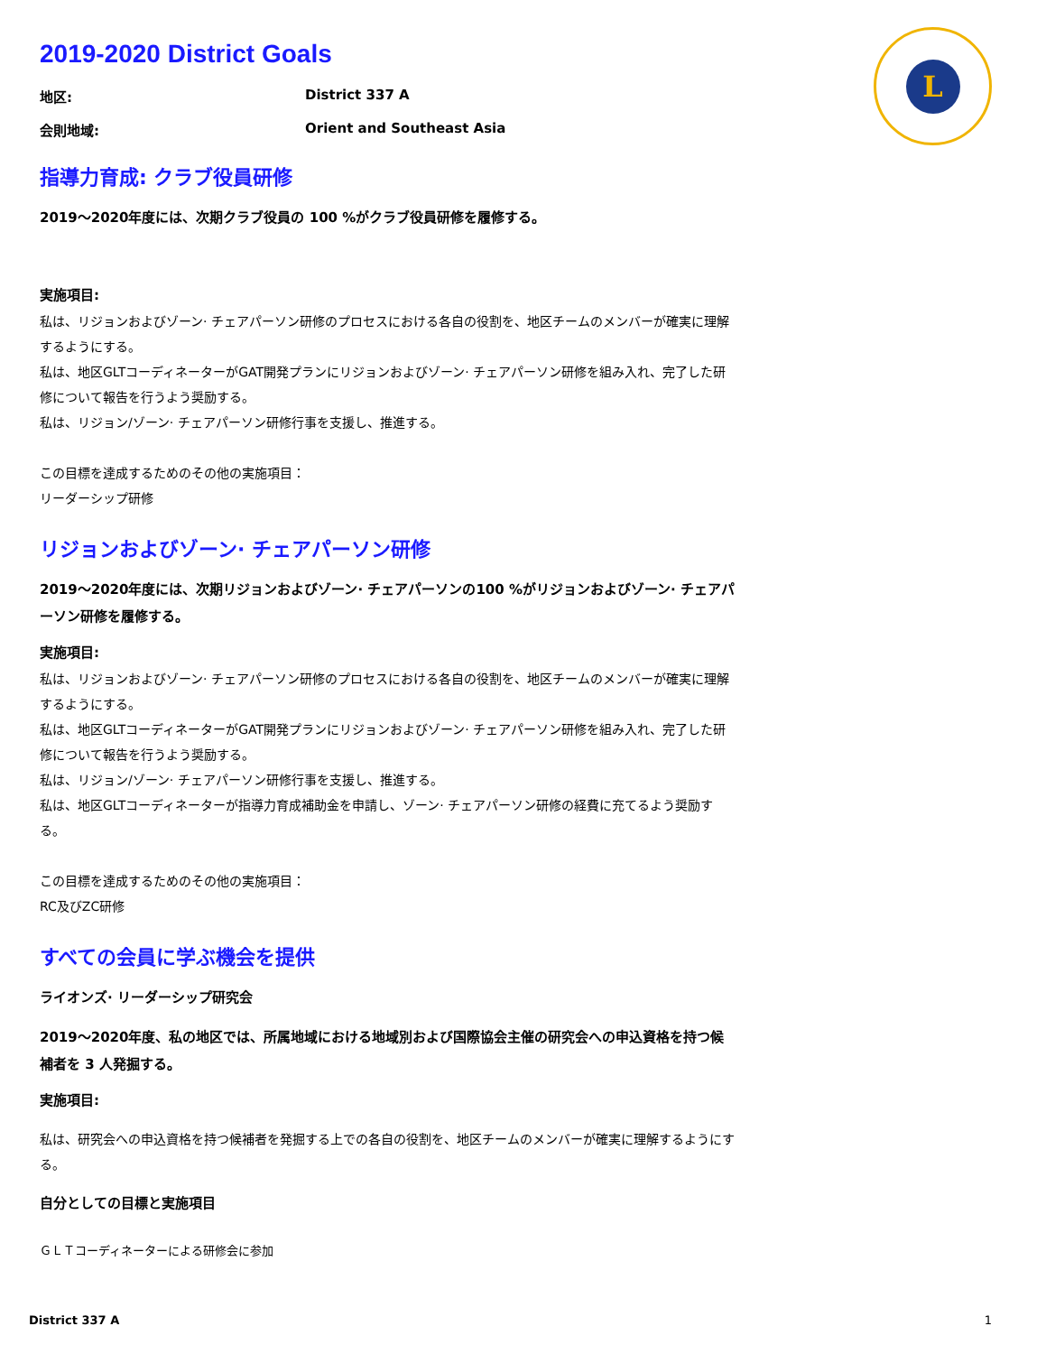L
2019-2020 District Goals
地区: District 337 A
会則地域: Orient and Southeast Asia
指導力育成: クラブ役員研修
2019～2020年度には、次期クラブ役員の 100 %がクラブ役員研修を履修する。
実施項目:
私は、リジョンおよびゾーン· チェアパーソン研修のプロセスにおける各自の役割を、地区チームのメンバーが確実に理解するようにする。
私は、地区GLTコーディネーターがGAT開発プランにリジョンおよびゾーン· チェアパーソン研修を組み入れ、完了した研修について報告を行うよう奨励する。
私は、リジョン/ゾーン· チェアパーソン研修行事を支援し、推進する。
この目標を達成するためのその他の実施項目：
リーダーシップ研修
リジョンおよびゾーン· チェアパーソン研修
2019～2020年度には、次期リジョンおよびゾーン· チェアパーソンの100 %がリジョンおよびゾーン· チェアパーソン研修を履修する。
実施項目:
私は、リジョンおよびゾーン· チェアパーソン研修のプロセスにおける各自の役割を、地区チームのメンバーが確実に理解するようにする。
私は、地区GLTコーディネーターがGAT開発プランにリジョンおよびゾーン· チェアパーソン研修を組み入れ、完了した研修について報告を行うよう奨励する。
私は、リジョン/ゾーン· チェアパーソン研修行事を支援し、推進する。
私は、地区GLTコーディネーターが指導力育成補助金を申請し、ゾーン· チェアパーソン研修の経費に充てるよう奨励する。
この目標を達成するためのその他の実施項目：
RC及びZC研修
すべての会員に学ぶ機会を提供
ライオンズ· リーダーシップ研究会
2019～2020年度、私の地区では、所属地域における地域別および国際協会主催の研究会への申込資格を持つ候補者を 3 人発掘する。
実施項目:
私は、研究会への申込資格を持つ候補者を発掘する上での各自の役割を、地区チームのメンバーが確実に理解するようにする。
自分としての目標と実施項目
ＧＬＴコーディネーターによる研修会に参加
District 337 A 1